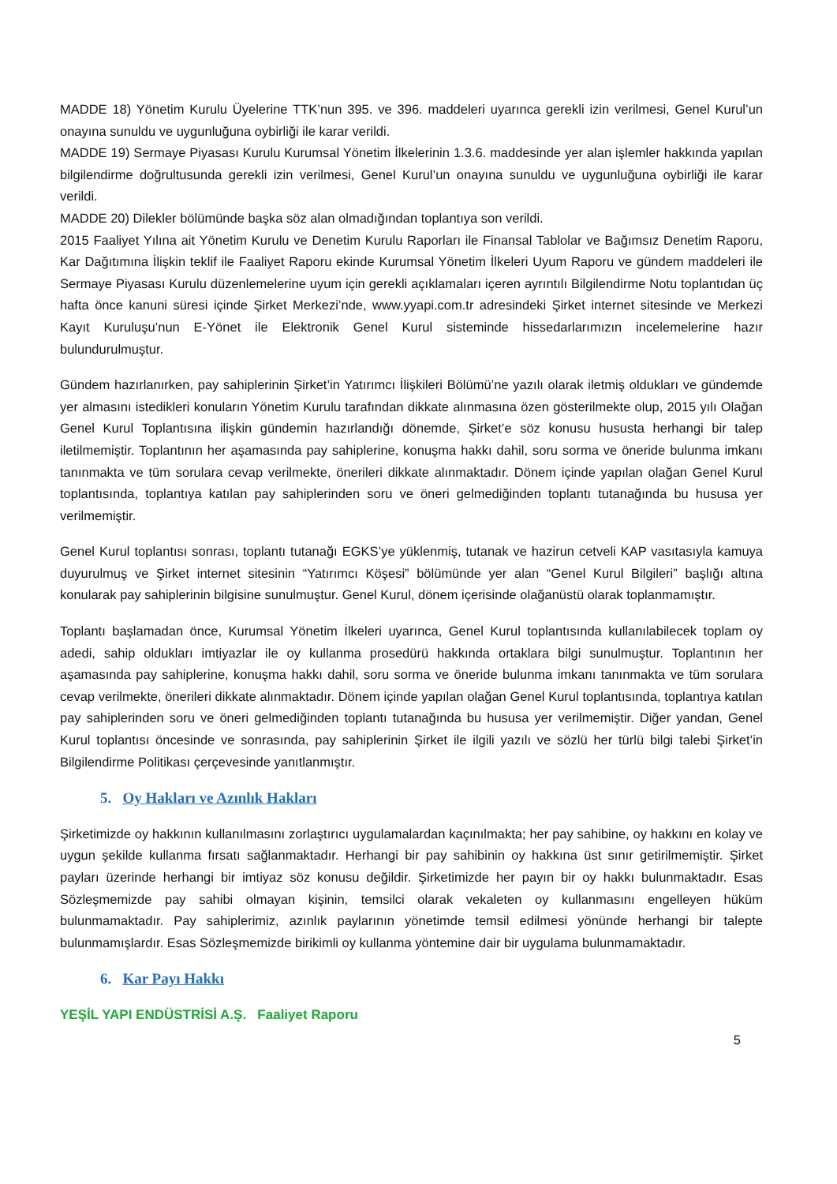MADDE 18) Yönetim Kurulu Üyelerine TTK’nun 395. ve 396. maddeleri uyarınca gerekli izin verilmesi, Genel Kurul’un onayına sunuldu ve uygunluğuna oybirliği ile karar verildi.
MADDE 19) Sermaye Piyasası Kurulu Kurumsal Yönetim İlkelerinin 1.3.6. maddesinde yer alan işlemler hakkında yapılan bilgilendirme doğrultusunda gerekli izin verilmesi, Genel Kurul’un onayına sunuldu ve uygunluğuna oybirliği ile karar verildi.
MADDE 20) Dilekler bölümünde başka söz alan olmadığından toplantıya son verildi.
2015 Faaliyet Yılına ait Yönetim Kurulu ve Denetim Kurulu Raporları ile Finansal Tablolar ve Bağımsız Denetim Raporu, Kar Dağıtımına İlişkin teklif ile Faaliyet Raporu ekinde Kurumsal Yönetim İlkeleri Uyum Raporu ve gündem maddeleri ile Sermaye Piyasası Kurulu düzenlemelerine uyum için gerekli açıklamaları içeren ayrıntılı Bilgilendirme Notu toplantıdan üç hafta önce kanuni süresi içinde Şirket Merkezi’nde, www.yyapi.com.tr adresindeki Şirket internet sitesinde ve Merkezi Kayıt Kuruluşu’nun E-Yönet ile Elektronik Genel Kurul sisteminde hissedarlarımızın incelemelerine hazır bulundurulmuştur.
Gündem hazırlanırken, pay sahiplerinin Şirket’in Yatırımcı İlişkileri Bölümü’ne yazılı olarak iletmiş oldukları ve gündemde yer almasını istedikleri konuların Yönetim Kurulu tarafından dikkate alınmasına özen gösterilmekte olup, 2015 yılı Olağan Genel Kurul Toplantısına ilişkin gündemin hazırlandığı dönemde, Şirket’e söz konusu hususta herhangi bir talep iletilmemiştir. Toplantının her aşamasında pay sahiplerine, konuşma hakkı dahil, soru sorma ve öneride bulunma imkanı tanınmakta ve tüm sorulara cevap verilmekte, önerileri dikkate alınmaktadır. Dönem içinde yapılan olağan Genel Kurul toplantısında, toplantıya katılan pay sahiplerinden soru ve öneri gelmediğinden toplantı tutanağında bu hususa yer verilmemiştir.
Genel Kurul toplantısı sonrası, toplantı tutanağı EGKS’ye yüklenmiş, tutanak ve hazirun cetveli KAP vasıtasıyla kamuya duyurulmuş ve Şirket internet sitesinin “Yatırımcı Köşesi” bölümünde yer alan “Genel Kurul Bilgileri” başlığı altına konularak pay sahiplerinin bilgisine sunulmuştur. Genel Kurul, dönem içerisinde olağanüstü olarak toplanmamıştır.
Toplantı başlamadan önce, Kurumsal Yönetim İlkeleri uyarınca, Genel Kurul toplantısında kullanılabilecek toplam oy adedi, sahip oldukları imtiyazlar ile oy kullanma prosedürü hakkında ortaklara bilgi sunulmuştur. Toplantının her aşamasında pay sahiplerine, konuşma hakkı dahil, soru sorma ve öneride bulunma imkanı tanınmakta ve tüm sorulara cevap verilmekte, önerileri dikkate alınmaktadır. Dönem içinde yapılan olağan Genel Kurul toplantısında, toplantıya katılan pay sahiplerinden soru ve öneri gelmediğinden toplantı tutanağında bu hususa yer verilmemiştir. Diğer yandan, Genel Kurul toplantısı öncesinde ve sonrasında, pay sahiplerinin Şirket ile ilgili yazılı ve sözlü her türlü bilgi talebi Şirket’in Bilgilendirme Politikası çerçevesinde yanıtlanmıştır.
5. Oy Hakları ve Azınlık Hakları
Şirketimizde oy hakkının kullanılmasını zorlaştırıcı uygulamalardan kaçınılmakta; her pay sahibine, oy hakkını en kolay ve uygun şekilde kullanma fırsatı sağlanmaktadır. Herhangi bir pay sahibinin oy hakkına üst sınır getirilmemiştir. Şirket payları üzerinde herhangi bir imtiyaz söz konusu değildir. Şirketimizde her payın bir oy hakkı bulunmaktadır. Esas Sözleşmemizde pay sahibi olmayan kişinin, temsilci olarak vekaleten oy kullanmasını engelleyen hüküm bulunmamaktadır. Pay sahiplerimiz, azınlık paylarının yönetimde temsil edilmesi yönünde herhangi bir talepte bulunmamışlardır. Esas Sözleşmemizde birikimli oy kullanma yöntemine dair bir uygulama bulunmamaktadır.
6. Kar Payı Hakkı
YEŞİL YAPI ENDÜSTRİSİ A.Ş. Faaliyet Raporu
5